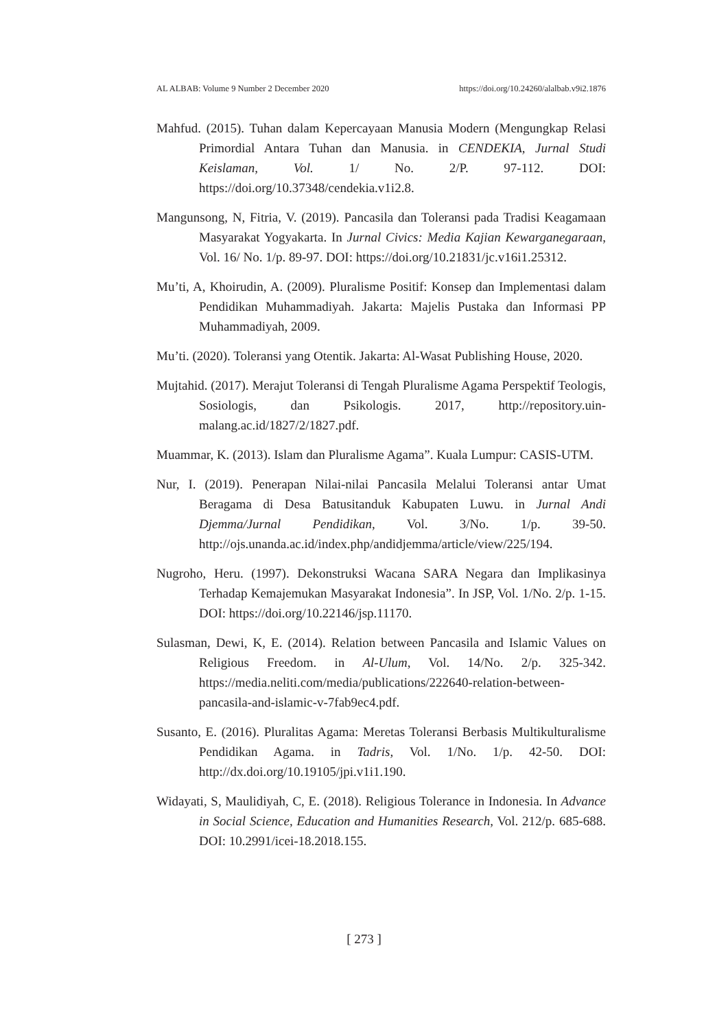AL ALBAB: Volume 9 Number 2 December 2020 https://doi.org/10.24260/alalbab.v9i2.1876
Mahfud. (2015). Tuhan dalam Kepercayaan Manusia Modern (Mengungkap Relasi Primordial Antara Tuhan dan Manusia. in CENDEKIA, Jurnal Studi Keislaman, Vol. 1/ No. 2/P. 97-112. DOI: https://doi.org/10.37348/cendekia.v1i2.8.
Mangunsong, N, Fitria, V. (2019). Pancasila dan Toleransi pada Tradisi Keagamaan Masyarakat Yogyakarta. In Jurnal Civics: Media Kajian Kewarganegaraan, Vol. 16/ No. 1/p. 89-97. DOI: https://doi.org/10.21831/jc.v16i1.25312.
Mu’ti, A, Khoirudin, A. (2009). Pluralisme Positif: Konsep dan Implementasi dalam Pendidikan Muhammadiyah. Jakarta: Majelis Pustaka dan Informasi PP Muhammadiyah, 2009.
Mu’ti. (2020). Toleransi yang Otentik. Jakarta: Al-Wasat Publishing House, 2020.
Mujtahid. (2017). Merajut Toleransi di Tengah Pluralisme Agama Perspektif Teologis, Sosiologis, dan Psikologis. 2017, http://repository.uin-malang.ac.id/1827/2/1827.pdf.
Muammar, K. (2013). Islam dan Pluralisme Agama”. Kuala Lumpur: CASIS-UTM.
Nur, I. (2019). Penerapan Nilai-nilai Pancasila Melalui Toleransi antar Umat Beragama di Desa Batusitanduk Kabupaten Luwu. in Jurnal Andi Djemma/Jurnal Pendidikan, Vol. 3/No. 1/p. 39-50. http://ojs.unanda.ac.id/index.php/andidjemma/article/view/225/194.
Nugroho, Heru. (1997). Dekonstruksi Wacana SARA Negara dan Implikasinya Terhadap Kemajemukan Masyarakat Indonesia”. In JSP, Vol. 1/No. 2/p. 1-15. DOI: https://doi.org/10.22146/jsp.11170.
Sulasman, Dewi, K, E. (2014). Relation between Pancasila and Islamic Values on Religious Freedom. in Al-Ulum, Vol. 14/No. 2/p. 325-342. https://media.neliti.com/media/publications/222640-relation-between-pancasila-and-islamic-v-7fab9ec4.pdf.
Susanto, E. (2016). Pluralitas Agama: Meretas Toleransi Berbasis Multikulturalisme Pendidikan Agama. in Tadris, Vol. 1/No. 1/p. 42-50. DOI: http://dx.doi.org/10.19105/jpi.v1i1.190.
Widayati, S, Maulidiyah, C, E. (2018). Religious Tolerance in Indonesia. In Advance in Social Science, Education and Humanities Research, Vol. 212/p. 685-688. DOI: 10.2991/icei-18.2018.155.
[ 273 ]